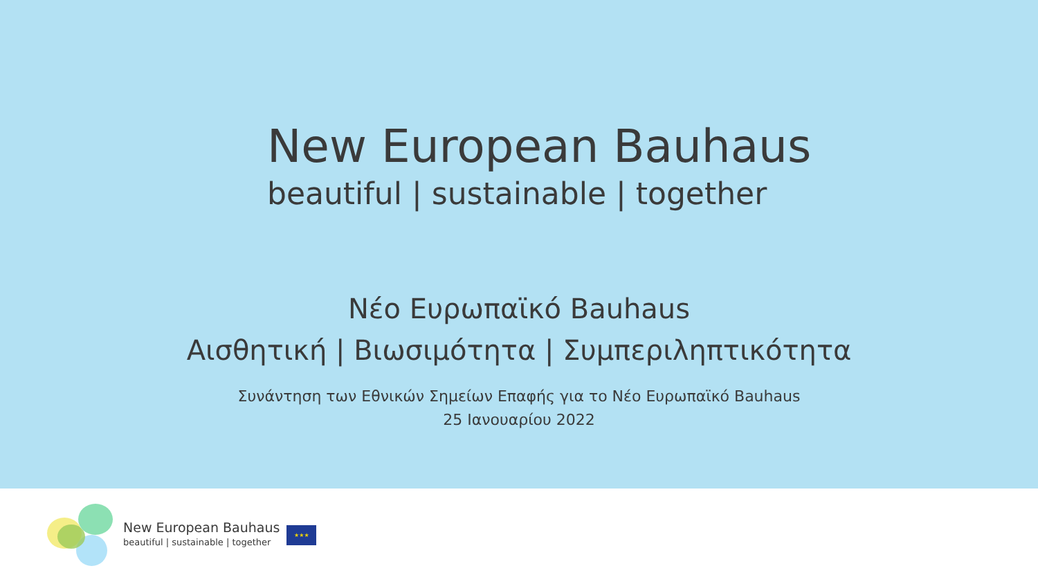New European Bauhaus
beautiful | sustainable | together
Νέο Ευρωπαϊκό Bauhaus
Αισθητική | Βιωσιμότητα | Συμπεριληπτικότητα
Συνάντηση των Εθνικών Σημείων Επαφής για το Νέο Ευρωπαϊκό Bauhaus
25 Ιανουαρίου 2022
New European Bauhaus
beautiful | sustainable | together
★★★